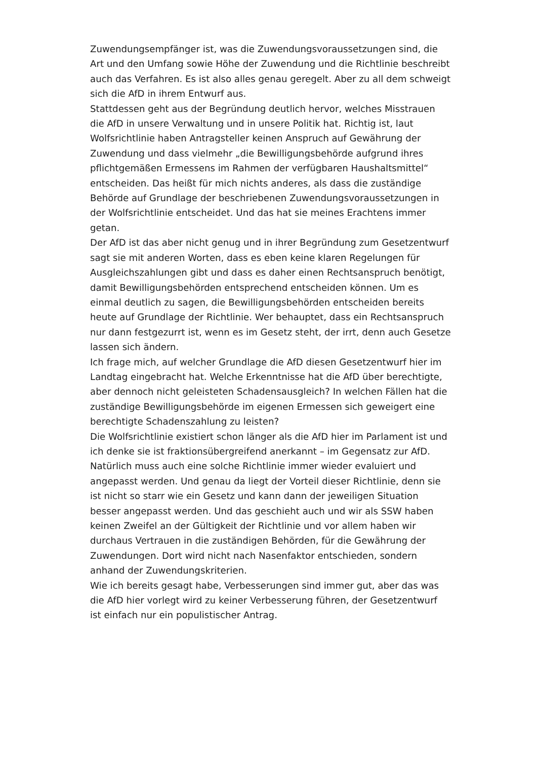Zuwendungsempfänger ist, was die Zuwendungsvoraussetzungen sind, die Art und den Umfang sowie Höhe der Zuwendung und die Richtlinie beschreibt auch das Verfahren. Es ist also alles genau geregelt. Aber zu all dem schweigt sich die AfD in ihrem Entwurf aus.
Stattdessen geht aus der Begründung deutlich hervor, welches Misstrauen die AfD in unsere Verwaltung und in unsere Politik hat. Richtig ist, laut Wolfsrichtlinie haben Antragsteller keinen Anspruch auf Gewährung der Zuwendung und dass vielmehr „die Bewilligungsbehörde aufgrund ihres pflichtgemäßen Ermessens im Rahmen der verfügbaren Haushaltsmittel“ entscheiden. Das heißt für mich nichts anderes, als dass die zuständige Behörde auf Grundlage der beschriebenen Zuwendungsvoraussetzungen in der Wolfsrichtlinie entscheidet. Und das hat sie meines Erachtens immer getan.
Der AfD ist das aber nicht genug und in ihrer Begründung zum Gesetzentwurf sagt sie mit anderen Worten, dass es eben keine klaren Regelungen für Ausgleichszahlungen gibt und dass es daher einen Rechtsanspruch benötigt, damit Bewilligungsbehörden entsprechend entscheiden können. Um es einmal deutlich zu sagen, die Bewilligungsbehörden entscheiden bereits heute auf Grundlage der Richtlinie. Wer behauptet, dass ein Rechtsanspruch nur dann festgezurrt ist, wenn es im Gesetz steht, der irrt, denn auch Gesetze lassen sich ändern.
Ich frage mich, auf welcher Grundlage die AfD diesen Gesetzentwurf hier im Landtag eingebracht hat. Welche Erkenntnisse hat die AfD über berechtigte, aber dennoch nicht geleisteten Schadensausgleich? In welchen Fällen hat die zuständige Bewilligungsbehörde im eigenen Ermessen sich geweigert eine berechtigte Schadenszahlung zu leisten?
Die Wolfsrichtlinie existiert schon länger als die AfD hier im Parlament ist und ich denke sie ist fraktionsübergreifend anerkannt – im Gegensatz zur AfD. Natürlich muss auch eine solche Richtlinie immer wieder evaluiert und angepasst werden. Und genau da liegt der Vorteil dieser Richtlinie, denn sie ist nicht so starr wie ein Gesetz und kann dann der jeweiligen Situation besser angepasst werden. Und das geschieht auch und wir als SSW haben keinen Zweifel an der Gültigkeit der Richtlinie und vor allem haben wir durchaus Vertrauen in die zuständigen Behörden, für die Gewährung der Zuwendungen. Dort wird nicht nach Nasenfaktor entschieden, sondern anhand der Zuwendungskriterien.
Wie ich bereits gesagt habe, Verbesserungen sind immer gut, aber das was die AfD hier vorlegt wird zu keiner Verbesserung führen, der Gesetzentwurf ist einfach nur ein populistischer Antrag.